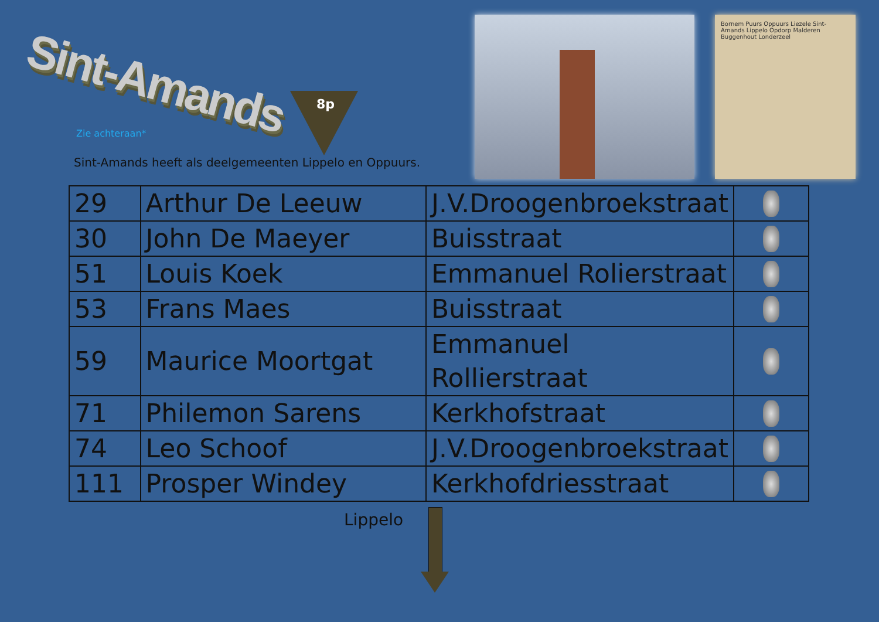Sint-Amands
Zie achteraan*
8p
Sint-Amands heeft als deelgemeenten Lippelo en Oppuurs.
Bornem Puurs Oppuurs Liezele Sint-Amands Lippelo Opdorp Malderen Buggenhout Londerzeel
| 29 | Arthur De Leeuw | J.V.Droogenbroekstraat | |
| 30 | John De Maeyer | Buisstraat | |
| 51 | Louis Koek | Emmanuel Rolierstraat | |
| 53 | Frans Maes | Buisstraat | |
| 59 | Maurice Moortgat | Emmanuel Rollierstraat | |
| 71 | Philemon Sarens | Kerkhofstraat | |
| 74 | Leo Schoof | J.V.Droogenbroekstraat | |
| 111 | Prosper Windey | Kerkhofdriesstraat | |
Lippelo